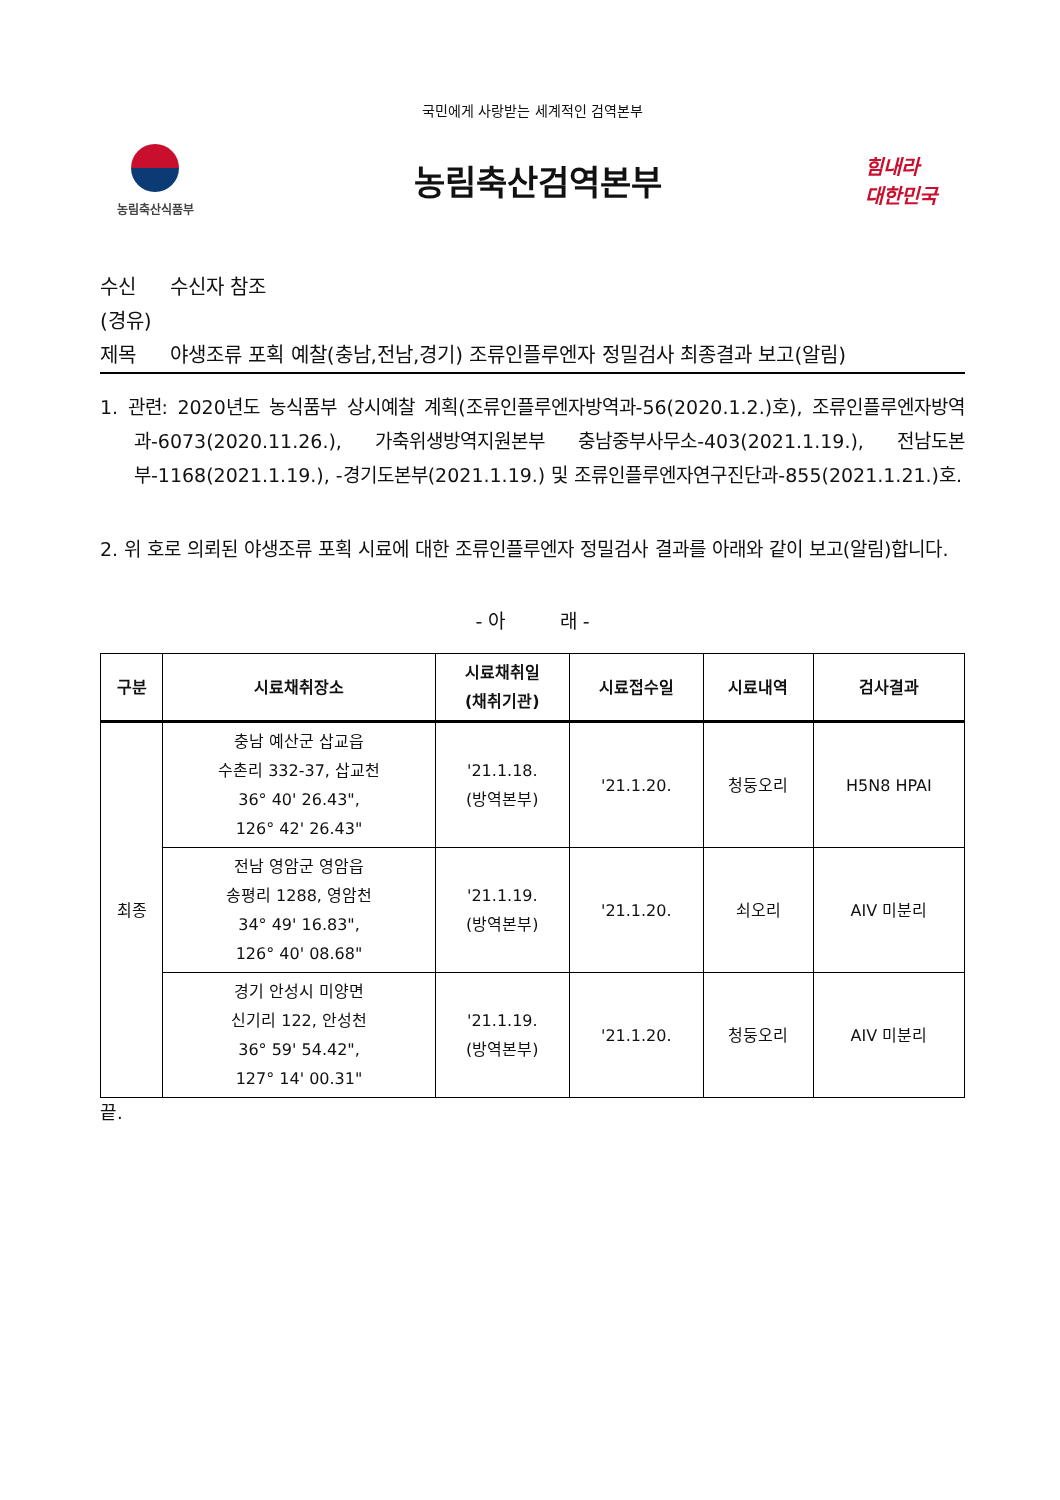국민에게 사랑받는 세계적인 검역본부
농림축산식품부
농림축산검역본부
힘내라
대한민국
수신 수신자 참조
(경유)
제목 야생조류 포획 예찰(충남,전남,경기) 조류인플루엔자 정밀검사 최종결과 보고(알림)
1. 관련: 2020년도 농식품부 상시예찰 계획(조류인플루엔자방역과-56(2020.1.2.)호), 조류인플루엔자방역과-6073(2020.11.26.), 가축위생방역지원본부 충남중부사무소-403(2021.1.19.), 전남도본부-1168(2021.1.19.), -경기도본부(2021.1.19.) 및 조류인플루엔자연구진단과-855(2021.1.21.)호.
2. 위 호로 의뢰된 야생조류 포획 시료에 대한 조류인플루엔자 정밀검사 결과를 아래와 같이 보고(알림)합니다.
- 아 래 -
| 구분 | 시료채취장소 | 시료채취일 (채취기관) | 시료접수일 | 시료내역 | 검사결과 |
| --- | --- | --- | --- | --- | --- |
| 최종 | 충남 예산군 삽교읍 수촌리 332-37, 삽교천 36° 40' 26.43", 126° 42' 26.43" | '21.1.18. (방역본부) | '21.1.20. | 청둥오리 | H5N8 HPAI |
| | 전남 영암군 영암읍 송평리 1288, 영암천 34° 49' 16.83", 126° 40' 08.68" | '21.1.19. (방역본부) | '21.1.20. | 쇠오리 | AIV 미분리 |
| | 경기 안성시 미양면 신기리 122, 안성천 36° 59' 54.42", 127° 14' 00.31" | '21.1.19. (방역본부) | '21.1.20. | 청둥오리 | AIV 미분리 |
끝.